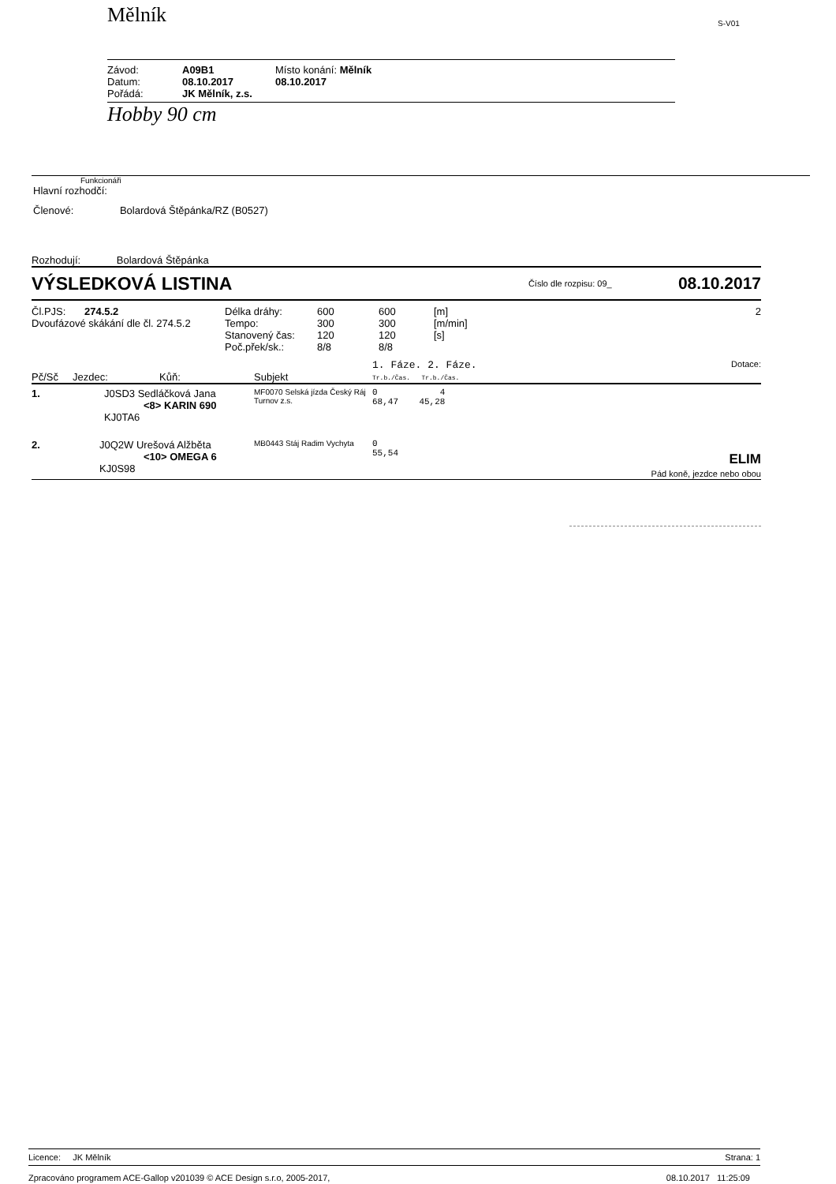Mělník S-V01
| Závod: | A09B1 | Místo konání: Mělník |
| Datum: | 08.10.2017 | 08.10.2017 |
| Pořádá: | JK Mělník, z.s. | |
Hobby 90 cm
Funkcionáři
Hlavní rozhodčí:
Členové: Bolardová Štěpánka/RZ (B0527)
Rozhodují: Bolardová Štěpánka
VÝSLEDKOVÁ LISTINA Číslo dle rozpisu: 09_ 08.10.2017
| Čl.PJS: 274.5.2 Dvoufázové skákání dle čl. 274.5.2 | Délka dráhy: Tempo: Stanovený čas: Poč.přek/sk.: | 600 300 120 8/8 | 600 300 120 8/8 | [m] [m/min] [s] | 2 |
| Pč/Sč | Jezdec: | Kůň: | Subjekt | 1. Fáze. 2. Fáze. Tr.b./Čas. Tr.b./Čas. | Dotace: |
| --- | --- | --- | --- | --- | --- |
| 1. | J0SD3 Sedláčková Jana <8> KARIN 690 KJ0TA6 | | MF0070 Selská jízda Český Ráj Turnov z.s. | 0 4 68,47 45,28 | |
| 2. | J0Q2W Urešová Alžběta <10> OMEGA 6 KJ0S98 | | MB0443 Stáj Radim Vychyta | 0 55,54 | ELIM Pád koně, jezdce nebo obou |
Licence: JK Mělník Strana: 1
Zpracováno programem ACE-Gallop v201039 © ACE Design s.r.o, 2005-2017, 08.10.2017 11:25:09